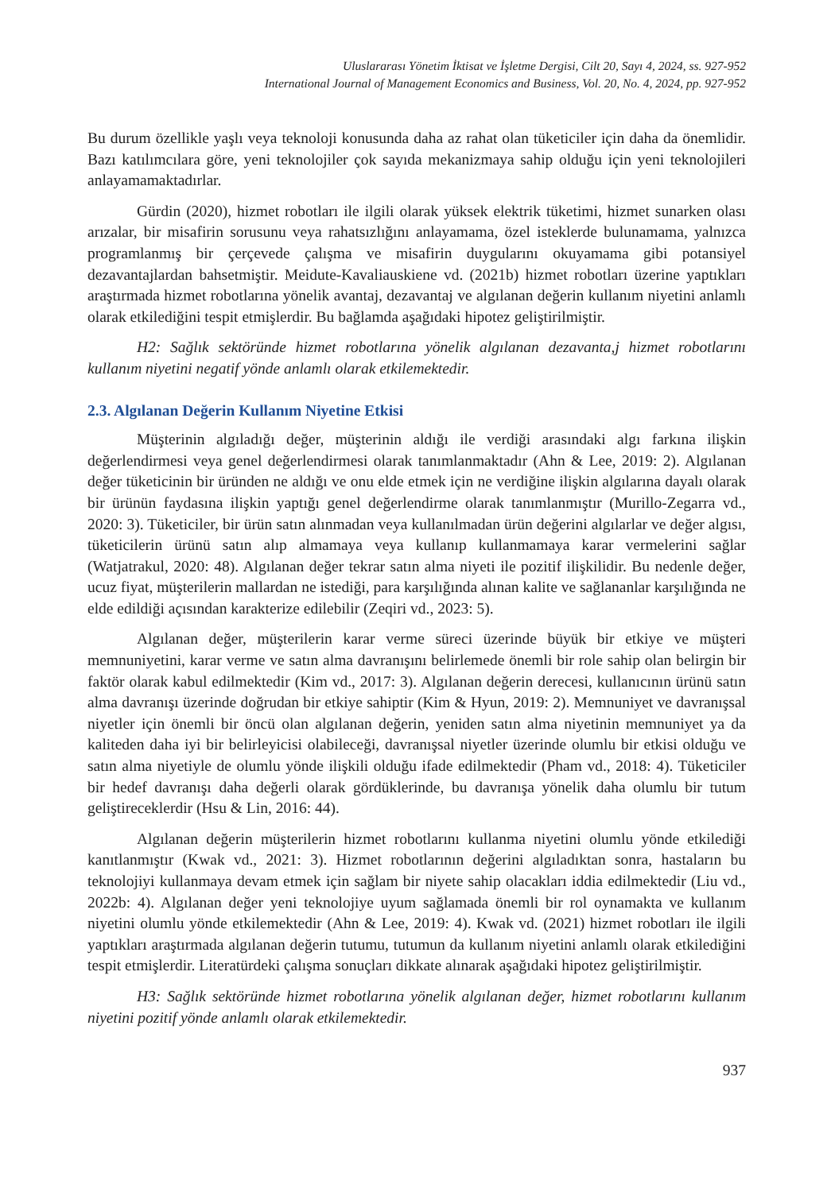Uluslararası Yönetim İktisat ve İşletme Dergisi, Cilt 20, Sayı 4, 2024, ss. 927-952
International Journal of Management Economics and Business, Vol. 20, No. 4, 2024, pp. 927-952
Bu durum özellikle yaşlı veya teknoloji konusunda daha az rahat olan tüketiciler için daha da önemlidir. Bazı katılımcılara göre, yeni teknolojiler çok sayıda mekanizmaya sahip olduğu için yeni teknolojileri anlayamamaktadırlar.
Gürdin (2020), hizmet robotları ile ilgili olarak yüksek elektrik tüketimi, hizmet sunarken olası arızalar, bir misafirin sorusunu veya rahatsızlığını anlayamama, özel isteklerde bulunamama, yalnızca programlanmış bir çerçevede çalışma ve misafirin duygularını okuyamama gibi potansiyel dezavantajlardan bahsetmiştir. Meidute-Kavaliauskiene vd. (2021b) hizmet robotları üzerine yaptıkları araştırmada hizmet robotlarına yönelik avantaj, dezavantaj ve algılanan değerin kullanım niyetini anlamlı olarak etkilediğini tespit etmişlerdir. Bu bağlamda aşağıdaki hipotez geliştirilmiştir.
H2: Sağlık sektöründe hizmet robotlarına yönelik algılanan dezavanta,j hizmet robotlarını kullanım niyetini negatif yönde anlamlı olarak etkilemektedir.
2.3. Algılanan Değerin Kullanım Niyetine Etkisi
Müşterinin algıladığı değer, müşterinin aldığı ile verdiği arasındaki algı farkına ilişkin değerlendirmesi veya genel değerlendirmesi olarak tanımlanmaktadır (Ahn & Lee, 2019: 2). Algılanan değer tüketicinin bir üründen ne aldığı ve onu elde etmek için ne verdiğine ilişkin algılarına dayalı olarak bir ürünün faydasına ilişkin yaptığı genel değerlendirme olarak tanımlanmıştır (Murillo-Zegarra vd., 2020: 3). Tüketiciler, bir ürün satın alınmadan veya kullanılmadan ürün değerini algılarlar ve değer algısı, tüketicilerin ürünü satın alıp almamaya veya kullanıp kullanmamaya karar vermelerini sağlar (Watjatrakul, 2020: 48). Algılanan değer tekrar satın alma niyeti ile pozitif ilişkilidir. Bu nedenle değer, ucuz fiyat, müşterilerin mallardan ne istediği, para karşılığında alınan kalite ve sağlananlar karşılığında ne elde edildiği açısından karakterize edilebilir (Zeqiri vd., 2023: 5).
Algılanan değer, müşterilerin karar verme süreci üzerinde büyük bir etkiye ve müşteri memnuniyetini, karar verme ve satın alma davranışını belirlemede önemli bir role sahip olan belirgin bir faktör olarak kabul edilmektedir (Kim vd., 2017: 3). Algılanan değerin derecesi, kullanıcının ürünü satın alma davranışı üzerinde doğrudan bir etkiye sahiptir (Kim & Hyun, 2019: 2). Memnuniyet ve davranışsal niyetler için önemli bir öncü olan algılanan değerin, yeniden satın alma niyetinin memnuniyet ya da kaliteden daha iyi bir belirleyicisi olabileceği, davranışsal niyetler üzerinde olumlu bir etkisi olduğu ve satın alma niyetiyle de olumlu yönde ilişkili olduğu ifade edilmektedir (Pham vd., 2018: 4). Tüketiciler bir hedef davranışı daha değerli olarak gördüklerinde, bu davranışa yönelik daha olumlu bir tutum geliştireceklerdir (Hsu & Lin, 2016: 44).
Algılanan değerin müşterilerin hizmet robotlarını kullanma niyetini olumlu yönde etkilediği kanıtlanmıştır (Kwak vd., 2021: 3). Hizmet robotlarının değerini algıladıktan sonra, hastaların bu teknolojiyi kullanmaya devam etmek için sağlam bir niyete sahip olacakları iddia edilmektedir (Liu vd., 2022b: 4). Algılanan değer yeni teknolojiye uyum sağlamada önemli bir rol oynamakta ve kullanım niyetini olumlu yönde etkilemektedir (Ahn & Lee, 2019: 4). Kwak vd. (2021) hizmet robotları ile ilgili yaptıkları araştırmada algılanan değerin tutumu, tutumun da kullanım niyetini anlamlı olarak etkilediğini tespit etmişlerdir. Literatürdeki çalışma sonuçları dikkate alınarak aşağıdaki hipotez geliştirilmiştir.
H3: Sağlık sektöründe hizmet robotlarına yönelik algılanan değer, hizmet robotlarını kullanım niyetini pozitif yönde anlamlı olarak etkilemektedir.
937